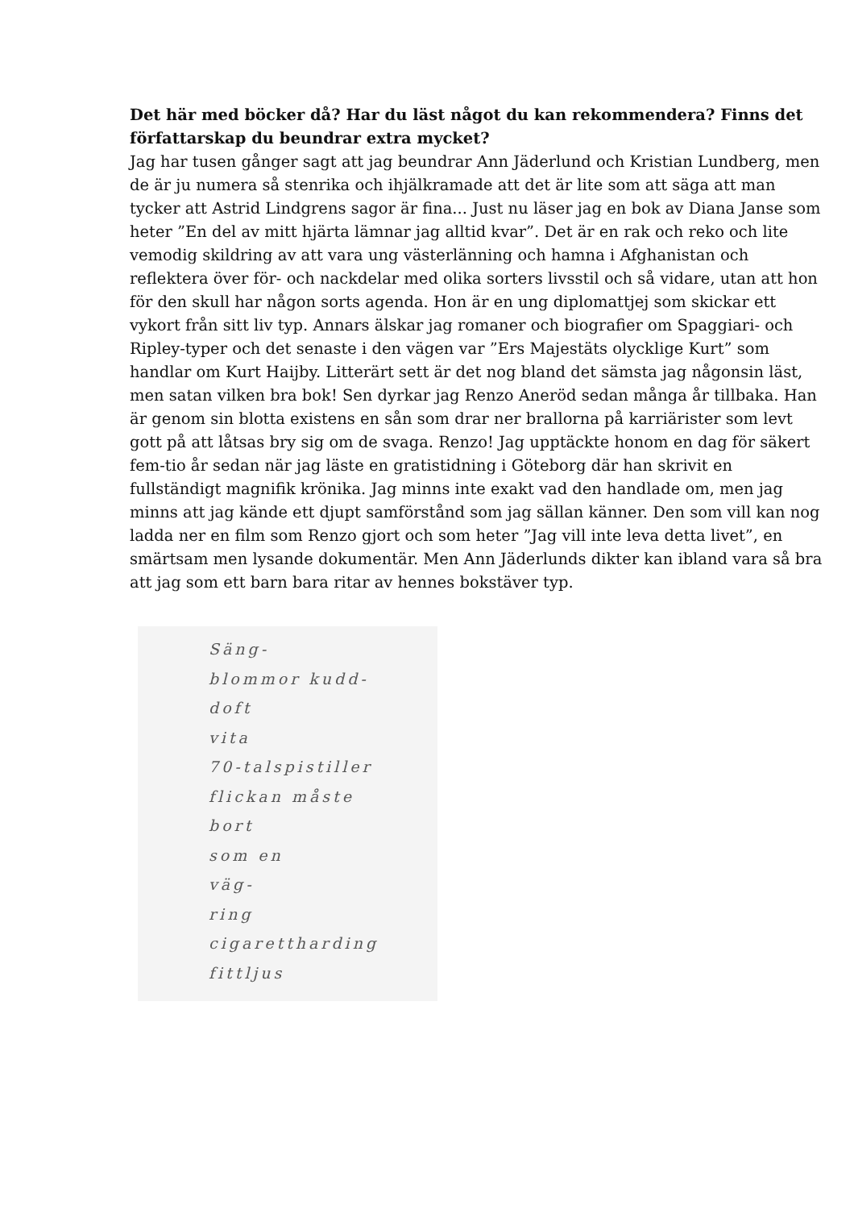Det här med böcker då? Har du läst något du kan rekommendera? Finns det författarskap du beundrar extra mycket?
Jag har tusen gånger sagt att jag beundrar Ann Jäderlund och Kristian Lundberg, men de är ju numera så stenrika och ihjälkramade att det är lite som att säga att man tycker att Astrid Lindgrens sagor är fina... Just nu läser jag en bok av Diana Janse som heter ”En del av mitt hjärta lämnar jag alltid kvar”. Det är en rak och reko och lite vemodig skildring av att vara ung västerlänning och hamna i Afghanistan och reflektera över för- och nackdelar med olika sorters livsstil och så vidare, utan att hon för den skull har någon sorts agenda. Hon är en ung diplomattjej som skickar ett vykort från sitt liv typ. Annars älskar jag romaner och biografier om Spaggiari- och Ripley-typer och det senaste i den vägen var ”Ers Majestäts olycklige Kurt” som handlar om Kurt Haijby. Litterärt sett är det nog bland det sämsta jag någonsin läst, men satan vilken bra bok! Sen dyrkar jag Renzo Aneröd sedan många år tillbaka. Han är genom sin blotta existens en sån som drar ner brallorna på karriärister som levt gott på att låtsas bry sig om de svaga. Renzo! Jag upptäckte honom en dag för säkert fem-tio år sedan när jag läste en gratistidning i Göteborg där han skrivit en fullständigt magnifik krönika. Jag minns inte exakt vad den handlade om, men jag minns att jag kände ett djupt samförstånd som jag sällan känner. Den som vill kan nog ladda ner en film som Renzo gjort och som heter ”Jag vill inte leva detta livet”, en smärtsam men lysande dokumentär. Men Ann Jäderlunds dikter kan ibland vara så bra att jag som ett barn bara ritar av hennes bokstäver typ.
Säng-
blommor kudd-
doft
vita
70-talspistiller
flickan måste
bort
som en
väg-
ring
cigarettharding
fittljus